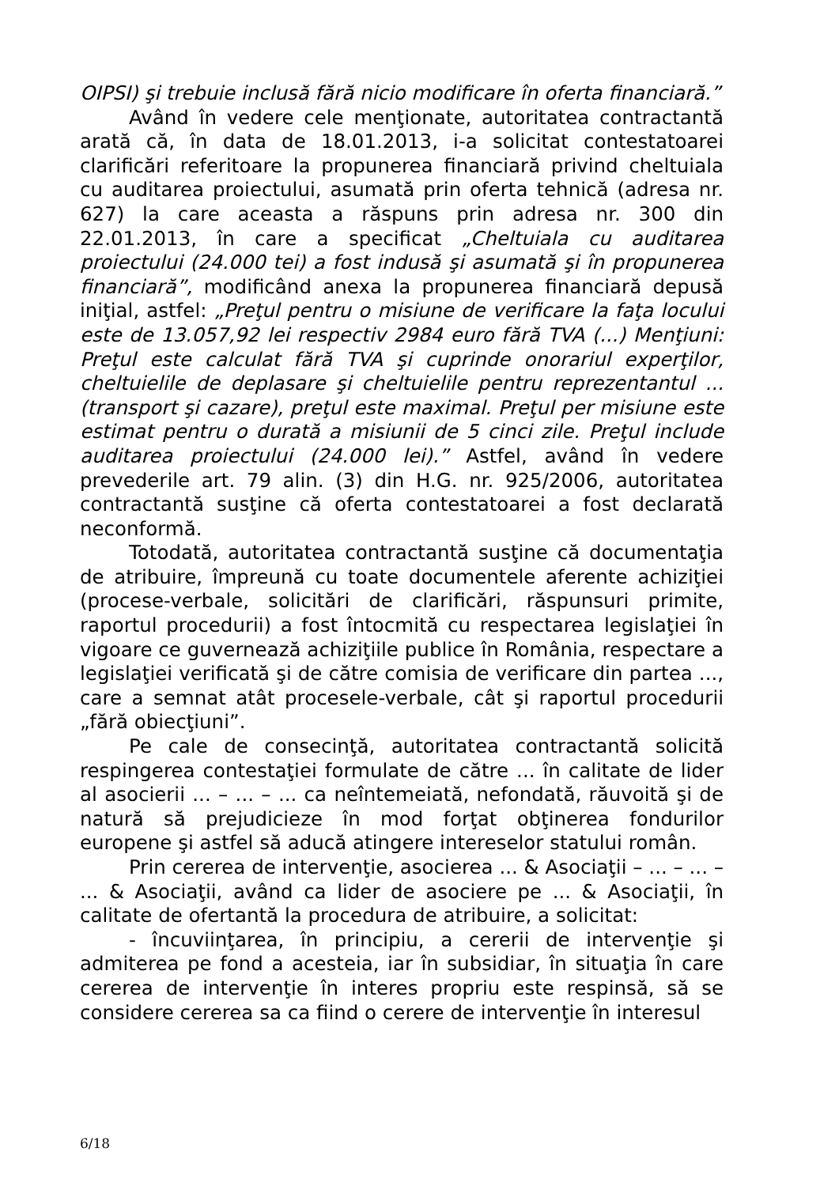OIPSI) şi trebuie inclusă fără nicio modificare în oferta financiară.”
Având în vedere cele menţionate, autoritatea contractantă arată că, în data de 18.01.2013, i-a solicitat contestatoarei clarificări referitoare la propunerea financiară privind cheltuiala cu auditarea proiectului, asumată prin oferta tehnică (adresa nr. 627) la care aceasta a răspuns prin adresa nr. 300 din 22.01.2013, în care a specificat „Cheltuiala cu auditarea proiectului (24.000 tei) a fost indusă şi asumată şi în propunerea financiară”, modificând anexa la propunerea financiară depusă iniţial, astfel: „Preţul pentru o misiune de verificare la faţa locului este de 13.057,92 lei respectiv 2984 euro fără TVA (...) Menţiuni: Preţul este calculat fără TVA şi cuprinde onorariul experţilor, cheltuielile de deplasare şi cheltuielile pentru reprezentantul ...(transport şi cazare), preţul este maximal. Preţul per misiune este estimat pentru o durată a misiunii de 5 cinci zile. Preţul include auditarea proiectului (24.000 lei).” Astfel, având în vedere prevederile art. 79 alin. (3) din H.G. nr. 925/2006, autoritatea contractantă susţine că oferta contestatoarei a fost declarată neconformă.
Totodată, autoritatea contractantă susţine că documentaţia de atribuire, împreună cu toate documentele aferente achiziţiei (procese-verbale, solicitări de clarificări, răspunsuri primite, raportul procedurii) a fost întocmită cu respectarea legislaţiei în vigoare ce guvernează achiziţiile publice în România, respectare a legislaţiei verificată şi de către comisia de verificare din partea ..., care a semnat atât procesele-verbale, cât şi raportul procedurii „fără obiecţiuni”.
Pe cale de consecinţă, autoritatea contractantă solicită respingerea contestaţiei formulate de către ... în calitate de lider al asocierii ... – ... – ... ca neîntemeiată, nefondată, răuvoită şi de natură să prejudicieze în mod forţat obţinerea fondurilor europene şi astfel să aducă atingere intereselor statului român.
Prin cererea de intervenţie, asocierea ... & Asociaţii – ... – ... – ... & Asociaţii, având ca lider de asociere pe ... & Asociaţii, în calitate de ofertantă la procedura de atribuire, a solicitat:
- încuviinţarea, în principiu, a cererii de intervenţie şi admiterea pe fond a acesteia, iar în subsidiar, în situaţia în care cererea de intervenţie în interes propriu este respinsă, să se considere cererea sa ca fiind o cerere de intervenţie în interesul
6/18